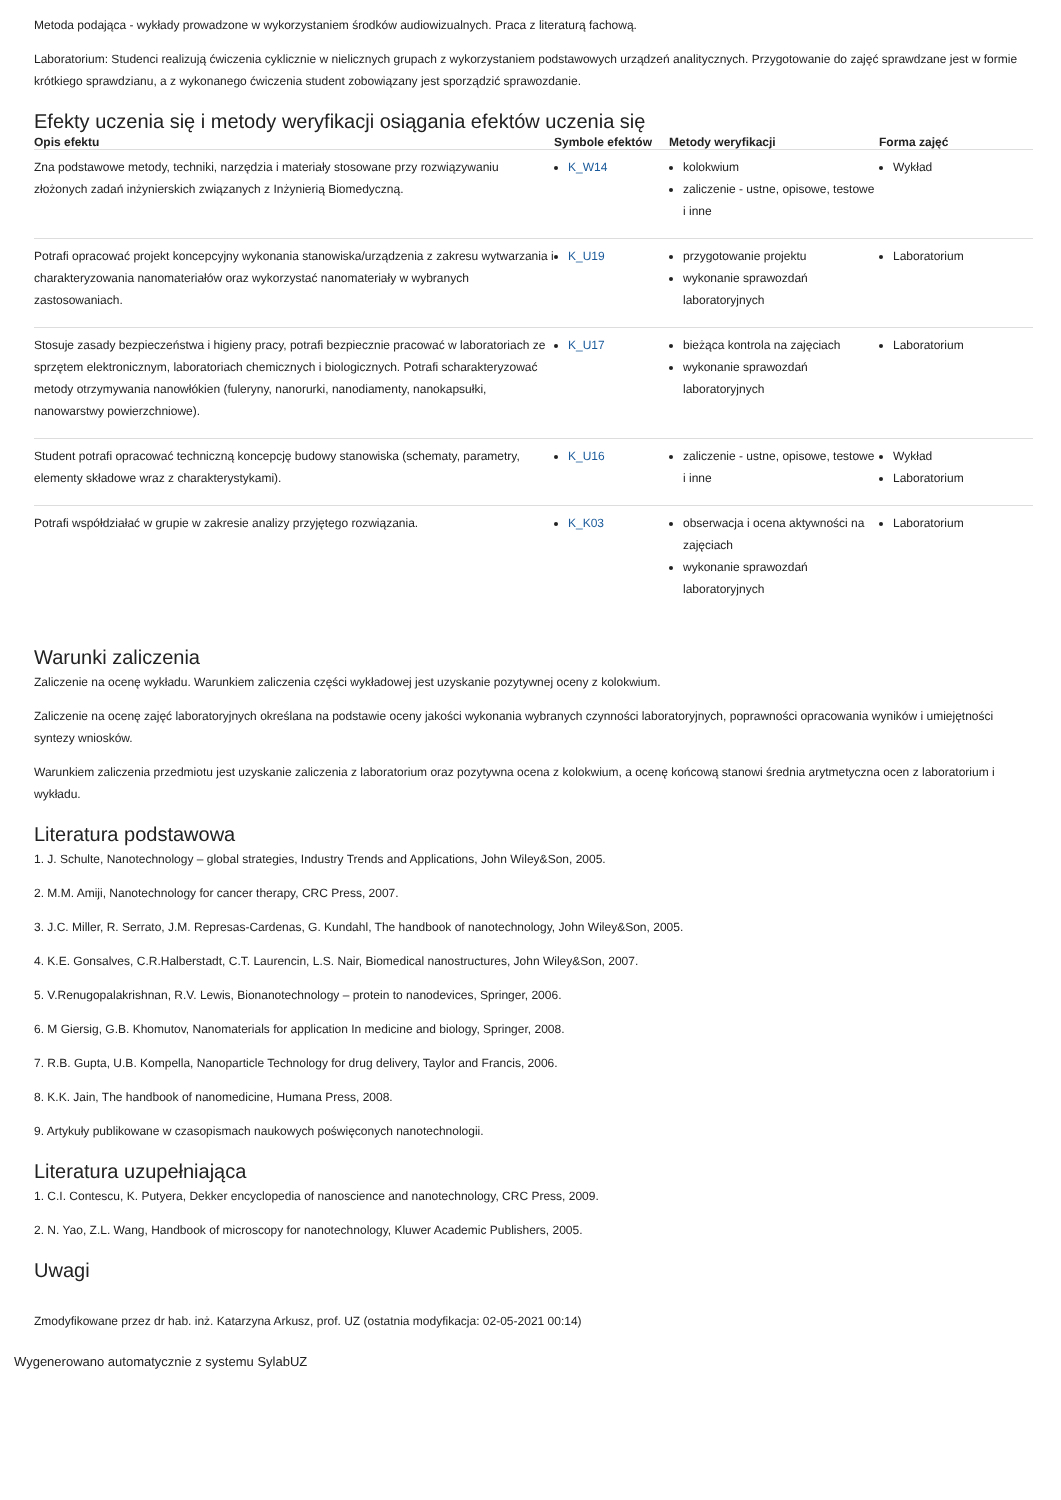Metoda podająca - wykłady prowadzone w wykorzystaniem środków audiowizualnych. Praca z literaturą fachową.
Laboratorium: Studenci realizują ćwiczenia cyklicznie w nielicznych grupach z wykorzystaniem podstawowych urządzeń analitycznych. Przygotowanie do zajęć sprawdzane jest w formie krótkiego sprawdzianu, a z wykonanego ćwiczenia student zobowiązany jest sporządzić sprawozdanie.
Efekty uczenia się i metody weryfikacji osiągania efektów uczenia się
| Opis efektu | Symbole efektów | Metody weryfikacji | Forma zajęć |
| --- | --- | --- | --- |
| Zna podstawowe metody, techniki, narzędzia i materiały stosowane przy rozwiązywaniu złożonych zadań inżynierskich związanych z Inżynierią Biomedyczną. | K_W14 | kolokwium zaliczenie - ustne, opisowe, testowe i inne | Wykład |
| Potrafi opracować projekt koncepcyjny wykonania stanowiska/urządzenia z zakresu wytwarzania i charakteryzowania nanomateriałów oraz wykorzystać nanomateriały w wybranych zastosowaniach. | K_U19 | przygotowanie projektu wykonanie sprawozdań laboratoryjnych | Laboratorium |
| Stosuje zasady bezpieczeństwa i higieny pracy, potrafi bezpiecznie pracować w laboratoriach ze sprzętem elektronicznym, laboratoriach chemicznych i biologicznych. Potrafi scharakteryzować metody otrzymywania nanowłókien (fuleryny, nanorurki, nanodiamenty, nanokapsułki, nanowarstwy powierzchniowe). | K_U17 | bieżąca kontrola na zajęciach wykonanie sprawozdań laboratoryjnych | Laboratorium |
| Student potrafi opracować techniczną koncepcję budowy stanowiska (schematy, parametry, elementy składowe wraz z charakterystykami). | K_U16 | zaliczenie - ustne, opisowe, testowe i inne | Wykład Laboratorium |
| Potrafi współdziałać w grupie w zakresie analizy przyjętego rozwiązania. | K_K03 | obserwacja i ocena aktywności na zajęciach wykonanie sprawozdań laboratoryjnych | Laboratorium |
Warunki zaliczenia
Zaliczenie na ocenę wykładu. Warunkiem zaliczenia części wykładowej jest uzyskanie pozytywnej oceny z kolokwium.
Zaliczenie na ocenę zajęć laboratoryjnych określana na podstawie oceny jakości wykonania wybranych czynności laboratoryjnych, poprawności opracowania wyników i umiejętności syntezy wniosków.
Warunkiem zaliczenia przedmiotu jest uzyskanie zaliczenia z laboratorium oraz pozytywna ocena z kolokwium, a ocenę końcową stanowi średnia arytmetyczna ocen z laboratorium i wykładu.
Literatura podstawowa
1. J. Schulte, Nanotechnology – global strategies, Industry Trends and Applications, John Wiley&Son, 2005.
2. M.M. Amiji, Nanotechnology for cancer therapy, CRC Press, 2007.
3. J.C. Miller, R. Serrato, J.M. Represas-Cardenas, G. Kundahl, The handbook of nanotechnology, John Wiley&Son, 2005.
4. K.E. Gonsalves, C.R.Halberstadt, C.T. Laurencin, L.S. Nair, Biomedical nanostructures, John Wiley&Son, 2007.
5. V.Renugopalakrishnan, R.V. Lewis, Bionanotechnology – protein to nanodevices, Springer, 2006.
6. M Giersig, G.B. Khomutov, Nanomaterials for application In medicine and biology, Springer, 2008.
7. R.B. Gupta, U.B. Kompella, Nanoparticle Technology for drug delivery, Taylor and Francis, 2006.
8. K.K. Jain, The handbook of nanomedicine, Humana Press, 2008.
9. Artykuły publikowane w czasopismach naukowych poświęconych nanotechnologii.
Literatura uzupełniająca
1. C.I. Contescu, K. Putyera, Dekker encyclopedia of nanoscience and nanotechnology, CRC Press, 2009.
2. N. Yao, Z.L. Wang, Handbook of microscopy for nanotechnology, Kluwer Academic Publishers, 2005.
Uwagi
Zmodyfikowane przez dr hab. inż. Katarzyna Arkusz, prof. UZ (ostatnia modyfikacja: 02-05-2021 00:14)
Wygenerowano automatycznie z systemu SylabUZ